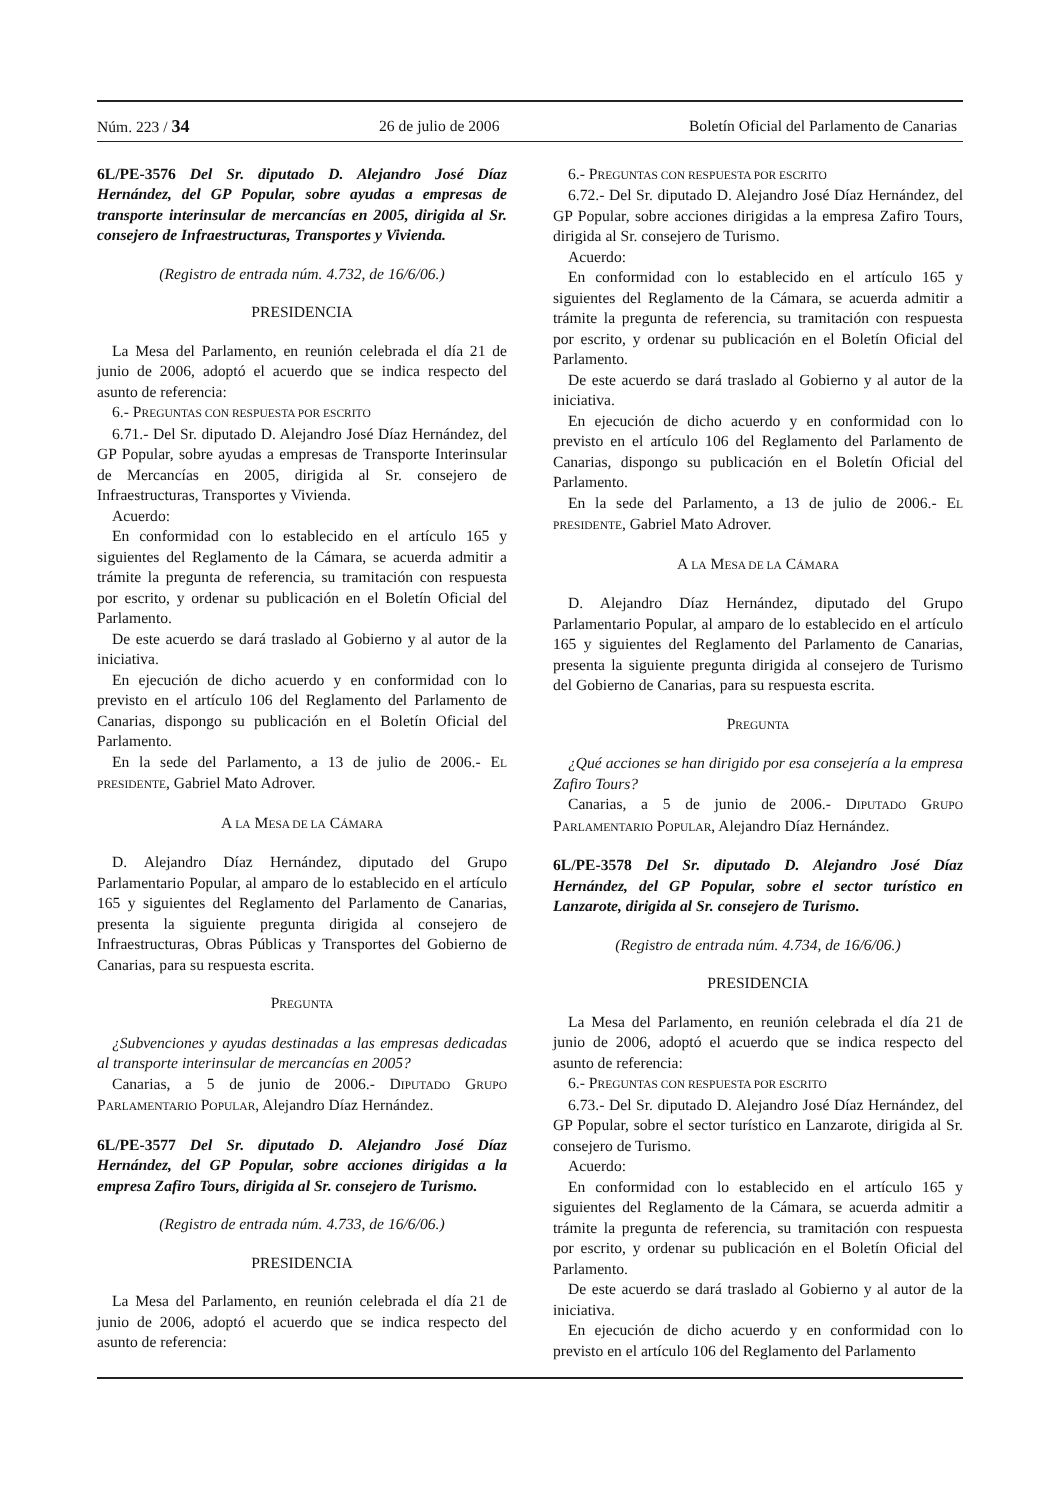Núm. 223 / 34 26 de julio de 2006 Boletín Oficial del Parlamento de Canarias
6L/PE-3576 Del Sr. diputado D. Alejandro José Díaz Hernández, del GP Popular, sobre ayudas a empresas de transporte interinsular de mercancías en 2005, dirigida al Sr. consejero de Infraestructuras, Transportes y Vivienda.
(Registro de entrada núm. 4.732, de 16/6/06.)
PRESIDENCIA
La Mesa del Parlamento, en reunión celebrada el día 21 de junio de 2006, adoptó el acuerdo que se indica respecto del asunto de referencia:
6.- PREGUNTAS CON RESPUESTA POR ESCRITO
6.71.- Del Sr. diputado D. Alejandro José Díaz Hernández, del GP Popular, sobre ayudas a empresas de Transporte Interinsular de Mercancías en 2005, dirigida al Sr. consejero de Infraestructuras, Transportes y Vivienda.
Acuerdo:
En conformidad con lo establecido en el artículo 165 y siguientes del Reglamento de la Cámara, se acuerda admitir a trámite la pregunta de referencia, su tramitación con respuesta por escrito, y ordenar su publicación en el Boletín Oficial del Parlamento.
De este acuerdo se dará traslado al Gobierno y al autor de la iniciativa.
En ejecución de dicho acuerdo y en conformidad con lo previsto en el artículo 106 del Reglamento del Parlamento de Canarias, dispongo su publicación en el Boletín Oficial del Parlamento.
En la sede del Parlamento, a 13 de julio de 2006.- EL PRESIDENTE, Gabriel Mato Adrover.
A LA MESA DE LA CÁMARA
D. Alejandro Díaz Hernández, diputado del Grupo Parlamentario Popular, al amparo de lo establecido en el artículo 165 y siguientes del Reglamento del Parlamento de Canarias, presenta la siguiente pregunta dirigida al consejero de Infraestructuras, Obras Públicas y Transportes del Gobierno de Canarias, para su respuesta escrita.
PREGUNTA
¿Subvenciones y ayudas destinadas a las empresas dedicadas al transporte interinsular de mercancías en 2005?
Canarias, a 5 de junio de 2006.- DIPUTADO GRUPO PARLAMENTARIO POPULAR, Alejandro Díaz Hernández.
6L/PE-3577 Del Sr. diputado D. Alejandro José Díaz Hernández, del GP Popular, sobre acciones dirigidas a la empresa Zafiro Tours, dirigida al Sr. consejero de Turismo.
(Registro de entrada núm. 4.733, de 16/6/06.)
PRESIDENCIA
La Mesa del Parlamento, en reunión celebrada el día 21 de junio de 2006, adoptó el acuerdo que se indica respecto del asunto de referencia:
6.- PREGUNTAS CON RESPUESTA POR ESCRITO
6.72.- Del Sr. diputado D. Alejandro José Díaz Hernández, del GP Popular, sobre acciones dirigidas a la empresa Zafiro Tours, dirigida al Sr. consejero de Turismo.
Acuerdo:
En conformidad con lo establecido en el artículo 165 y siguientes del Reglamento de la Cámara, se acuerda admitir a trámite la pregunta de referencia, su tramitación con respuesta por escrito, y ordenar su publicación en el Boletín Oficial del Parlamento.
De este acuerdo se dará traslado al Gobierno y al autor de la iniciativa.
En ejecución de dicho acuerdo y en conformidad con lo previsto en el artículo 106 del Reglamento del Parlamento de Canarias, dispongo su publicación en el Boletín Oficial del Parlamento.
En la sede del Parlamento, a 13 de julio de 2006.- EL PRESIDENTE, Gabriel Mato Adrover.
A LA MESA DE LA CÁMARA
D. Alejandro Díaz Hernández, diputado del Grupo Parlamentario Popular, al amparo de lo establecido en el artículo 165 y siguientes del Reglamento del Parlamento de Canarias, presenta la siguiente pregunta dirigida al consejero de Turismo del Gobierno de Canarias, para su respuesta escrita.
PREGUNTA
¿Qué acciones se han dirigido por esa consejería a la empresa Zafiro Tours?
Canarias, a 5 de junio de 2006.- DIPUTADO GRUPO PARLAMENTARIO POPULAR, Alejandro Díaz Hernández.
6L/PE-3578 Del Sr. diputado D. Alejandro José Díaz Hernández, del GP Popular, sobre el sector turístico en Lanzarote, dirigida al Sr. consejero de Turismo.
(Registro de entrada núm. 4.734, de 16/6/06.)
PRESIDENCIA
La Mesa del Parlamento, en reunión celebrada el día 21 de junio de 2006, adoptó el acuerdo que se indica respecto del asunto de referencia:
6.- PREGUNTAS CON RESPUESTA POR ESCRITO
6.73.- Del Sr. diputado D. Alejandro José Díaz Hernández, del GP Popular, sobre el sector turístico en Lanzarote, dirigida al Sr. consejero de Turismo.
Acuerdo:
En conformidad con lo establecido en el artículo 165 y siguientes del Reglamento de la Cámara, se acuerda admitir a trámite la pregunta de referencia, su tramitación con respuesta por escrito, y ordenar su publicación en el Boletín Oficial del Parlamento.
De este acuerdo se dará traslado al Gobierno y al autor de la iniciativa.
En ejecución de dicho acuerdo y en conformidad con lo previsto en el artículo 106 del Reglamento del Parlamento